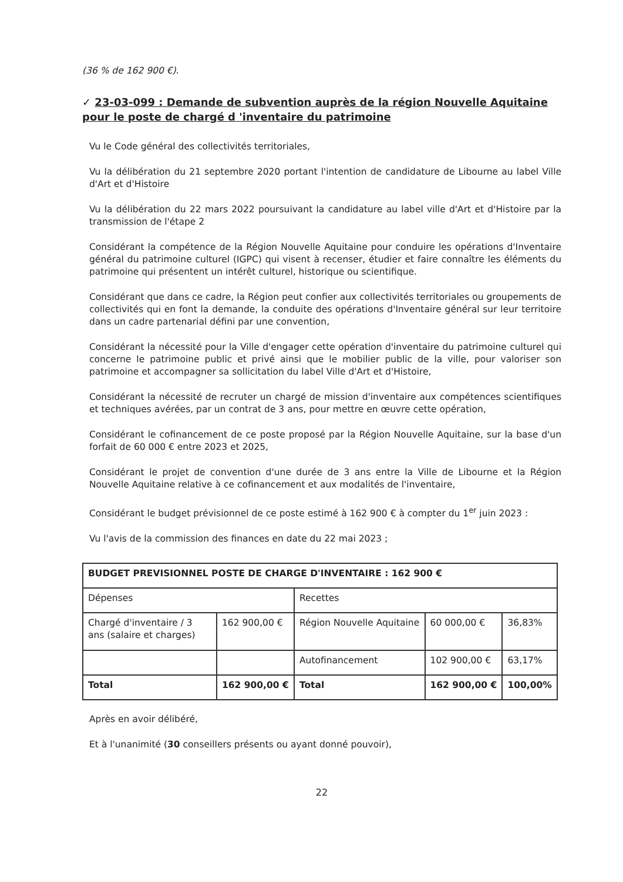(36 % de 162 900 €).
✓ 23-03-099 : Demande de subvention auprès de la région Nouvelle Aquitaine pour le poste de chargé d 'inventaire du patrimoine
Vu le Code général des collectivités territoriales,
Vu la délibération du 21 septembre 2020 portant l'intention de candidature de Libourne au label Ville d'Art et d'Histoire
Vu la délibération du 22 mars 2022 poursuivant la candidature au label ville d'Art et d'Histoire par la transmission de l'étape 2
Considérant la compétence de la Région Nouvelle Aquitaine pour conduire les opérations d'Inventaire général du patrimoine culturel (IGPC) qui visent à recenser, étudier et faire connaître les éléments du patrimoine qui présentent un intérêt culturel, historique ou scientifique.
Considérant que dans ce cadre, la Région peut confier aux collectivités territoriales ou groupements de collectivités qui en font la demande, la conduite des opérations d'Inventaire général sur leur territoire dans un cadre partenarial défini par une convention,
Considérant la nécessité pour la Ville d'engager cette opération d'inventaire du patrimoine culturel qui concerne le patrimoine public et privé ainsi que le mobilier public de la ville, pour valoriser son patrimoine et accompagner sa sollicitation du label Ville d'Art et d'Histoire,
Considérant la nécessité de recruter un chargé de mission d'inventaire aux compétences scientifiques et techniques avérées, par un contrat de 3 ans, pour mettre en œuvre cette opération,
Considérant le cofinancement de ce poste proposé par la Région Nouvelle Aquitaine, sur la base d'un forfait de 60 000 € entre 2023 et 2025,
Considérant le projet de convention d'une durée de 3 ans entre la Ville de Libourne et la Région Nouvelle Aquitaine relative à ce cofinancement et aux modalités de l'inventaire,
Considérant le budget prévisionnel de ce poste estimé à 162 900 € à compter du 1<sup>er</sup> juin 2023 :
Vu l'avis de la commission des finances en date du 22 mai 2023 ;
| BUDGET PREVISIONNEL POSTE DE CHARGE D'INVENTAIRE : 162 900 € | | | | |
| Dépenses | | Recettes | | |
| Chargé d'inventaire / 3 ans (salaire et charges) | 162 900,00 € | Région Nouvelle Aquitaine | 60 000,00 € | 36,83% |
| | | Autofinancement | 102 900,00 € | 63,17% |
| Total | 162 900,00 € | Total | 162 900,00 € | 100,00% |
Après en avoir délibéré,
Et à l'unanimité (30 conseillers présents ou ayant donné pouvoir),
22